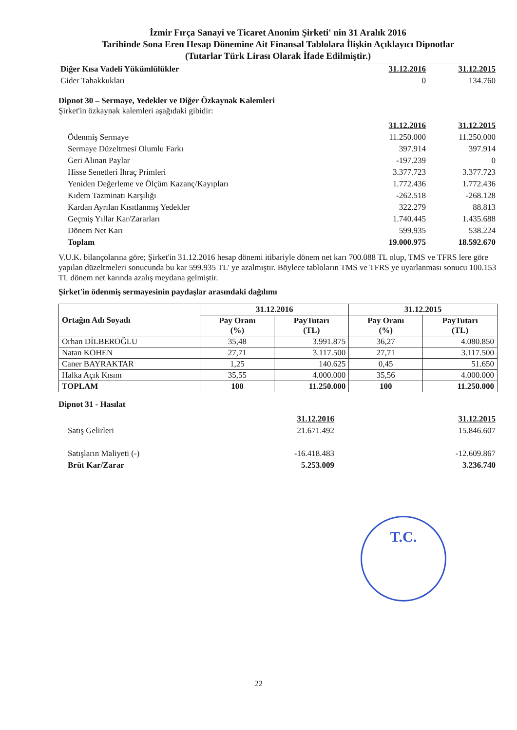İzmir Fırça Sanayi ve Ticaret Anonim Şirketi' nin 31 Aralık 2016
Tarihinde Sona Eren Hesap Dönemine Ait Finansal Tablolara İlişkin Açıklayıcı Dipnotlar
(Tutarlar Türk Lirası Olarak İfade Edilmiştir.)
| Diğer Kısa Vadeli Yükümlülükler | 31.12.2016 | 31.12.2015 |
| Gider Tahakkukları | 0 | 134.760 |
Dipnot 30 – Sermaye, Yedekler ve Diğer Özkaynak Kalemleri
Şirket'in özkaynak kalemleri aşağıdaki gibidir:
| | 31.12.2016 | 31.12.2015 |
| Ödenmiş Sermaye | 11.250.000 | 11.250.000 |
| Sermaye Düzeltmesi Olumlu Farkı | 397.914 | 397.914 |
| Geri Alınan Paylar | -197.239 | 0 |
| Hisse Senetleri İhraç Primleri | 3.377.723 | 3.377.723 |
| Yeniden Değerleme ve Ölçüm Kazanç/Kayıpları | 1.772.436 | 1.772.436 |
| Kıdem Tazminatı Karşılığı | -262.518 | -268.128 |
| Kardan Ayrılan Kısıtlanmış Yedekler | 322.279 | 88.813 |
| Geçmiş Yıllar Kar/Zararları | 1.740.445 | 1.435.688 |
| Dönem Net Karı | 599.935 | 538.224 |
| Toplam | 19.000.975 | 18.592.670 |
V.U.K. bilançolarına göre; Şirket'in 31.12.2016 hesap dönemi itibariyle dönem net karı 700.088 TL olup, TMS ve TFRS lere göre yapılan düzeltmeleri sonucunda bu kar 599.935 TL' ye azalmıştır. Böylece tabloların TMS ve TFRS ye uyarlanması sonucu 100.153 TL dönem net karında azalış meydana gelmiştir.
Şirket'in ödenmiş sermayesinin paydaşlar arasındaki dağılımı
| Ortağın Adı Soyadı | 31.12.2016 | | 31.12.2015 | |
| --- | --- | --- | --- | --- |
| | Pay Oranı (%) | PayTutarı (TL) | Pay Oranı (%) | PayTutarı (TL) |
| Orhan DİLBEROĞLU | 35,48 | 3.991.875 | 36,27 | 4.080.850 |
| Natan KOHEN | 27,71 | 3.117.500 | 27,71 | 3.117.500 |
| Caner BAYRAKTAR | 1,25 | 140.625 | 0,45 | 51.650 |
| Halka Açık Kısım | 35,55 | 4.000.000 | 35,56 | 4.000.000 |
| TOPLAM | 100 | 11.250.000 | 100 | 11.250.000 |
Dipnot 31 - Hasılat
| | 31.12.2016 | | 31.12.2015 |
| Satış Gelirleri | 21.671.492 | | 15.846.607 |
| Satışların Maliyeti (-) | -16.418.483 | | -12.609.867 |
| Brüt Kar/Zarar | 5.253.009 | | 3.236.740 |
T.C.
22